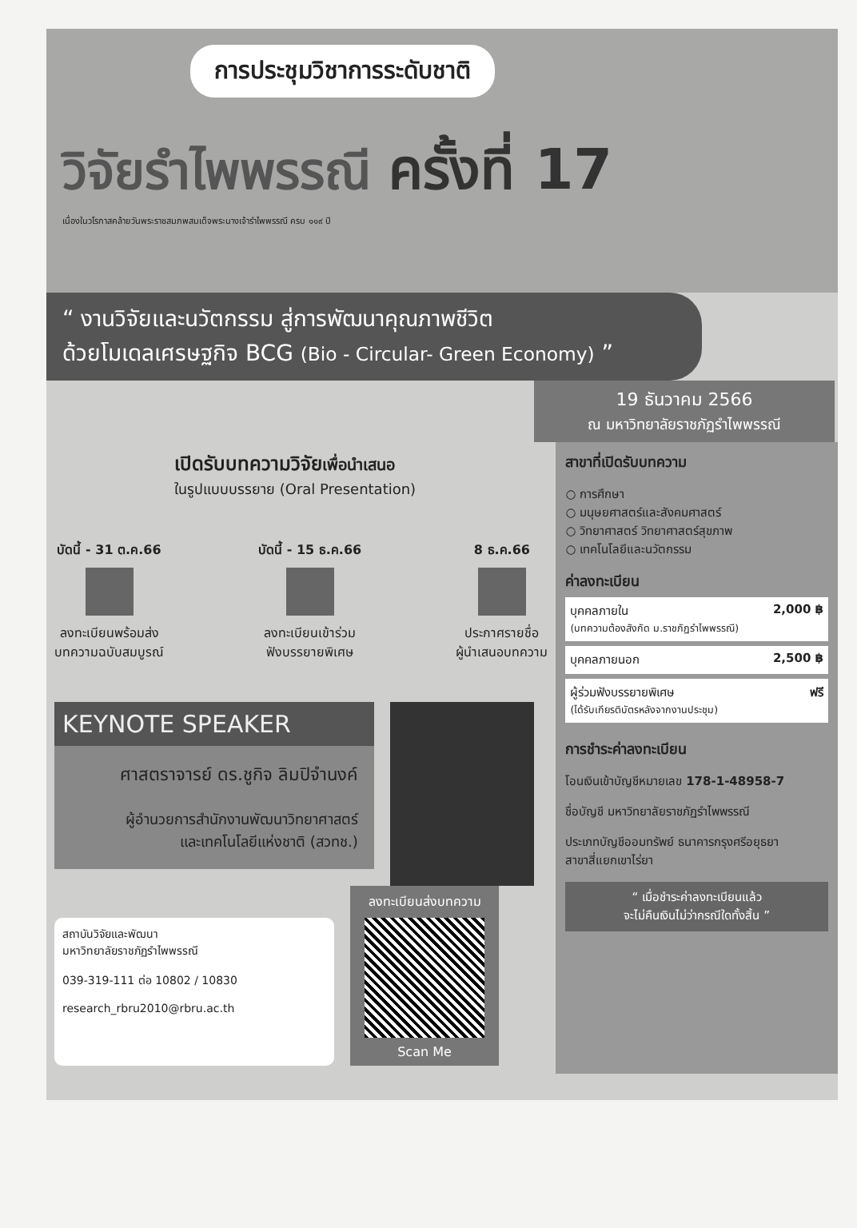การประชุมวิชาการระดับชาติ
วิจัยรำไพพรรณี ครั้งที่ 17
เนื่องในวโรกาสคล้ายวันพระราชสมภพสมเด็จพระนางเจ้ารำไพพรรณี ครบ ๑๑๙ ปี
“ งานวิจัยและนวัตกรรม สู่การพัฒนาคุณภาพชีวิต
ด้วยโมเดลเศรษฐกิจ BCG (Bio - Circular- Green Economy) ”
19 ธันวาคม 2566
ณ มหาวิทยาลัยราชภัฏรำไพพรรณี
เปิดรับบทความวิจัยเพื่อนำเสนอ
ในรูปแบบบรรยาย (Oral Presentation)
บัดนี้ - 31 ต.ค.66
ลงทะเบียนพร้อมส่ง
บทความฉบับสมบูรณ์
บัดนี้ - 15 ธ.ค.66
ลงทะเบียนเข้าร่วม
ฟังบรรยายพิเศษ
8 ธ.ค.66
ประกาศรายชื่อ
ผู้นำเสนอบทความ
KEYNOTE SPEAKER
ศาสตราจารย์ ดร.ชูกิจ ลิมปิจำนงค์
ผู้อำนวยการสำนักงานพัฒนาวิทยาศาสตร์
และเทคโนโลยีแห่งชาติ (สวทช.)
สถาบันวิจัยและพัฒนา
มหาวิทยาลัยราชภัฏรำไพพรรณี
039-319-111 ต่อ 10802 / 10830
research_rbru2010@rbru.ac.th
ลงทะเบียนส่งบทความ
Scan Me
สาขาที่เปิดรับบทความ
○ การศึกษา
○ มนุษยศาสตร์และสังคมศาสตร์
○ วิทยาศาสตร์ วิทยาศาสตร์สุขภาพ
○ เทคโนโลยีและนวัตกรรม
ค่าลงทะเบียน
บุคคลภายใน
(บทความต้องสังกัด ม.ราชภัฏรำไพพรรณี) 2,000 ฿
บุคคลภายนอก 2,500 ฿
ผู้ร่วมฟังบรรยายพิเศษ
(ได้รับเกียรติบัตรหลังจากงานประชุม) ฟรี
การชำระค่าลงทะเบียน
โอนเงินเข้าบัญชีหมายเลข 178-1-48958-7
ชื่อบัญชี มหาวิทยาลัยราชภัฏรำไพพรรณี
ประเภทบัญชีออมทรัพย์ ธนาคารกรุงศรีอยุธยา
สาขาสี่แยกเขาไร่ยา
“ เมื่อชำระค่าลงทะเบียนแล้ว
จะไม่คืนเงินไม่ว่ากรณีใดทั้งสิ้น ”